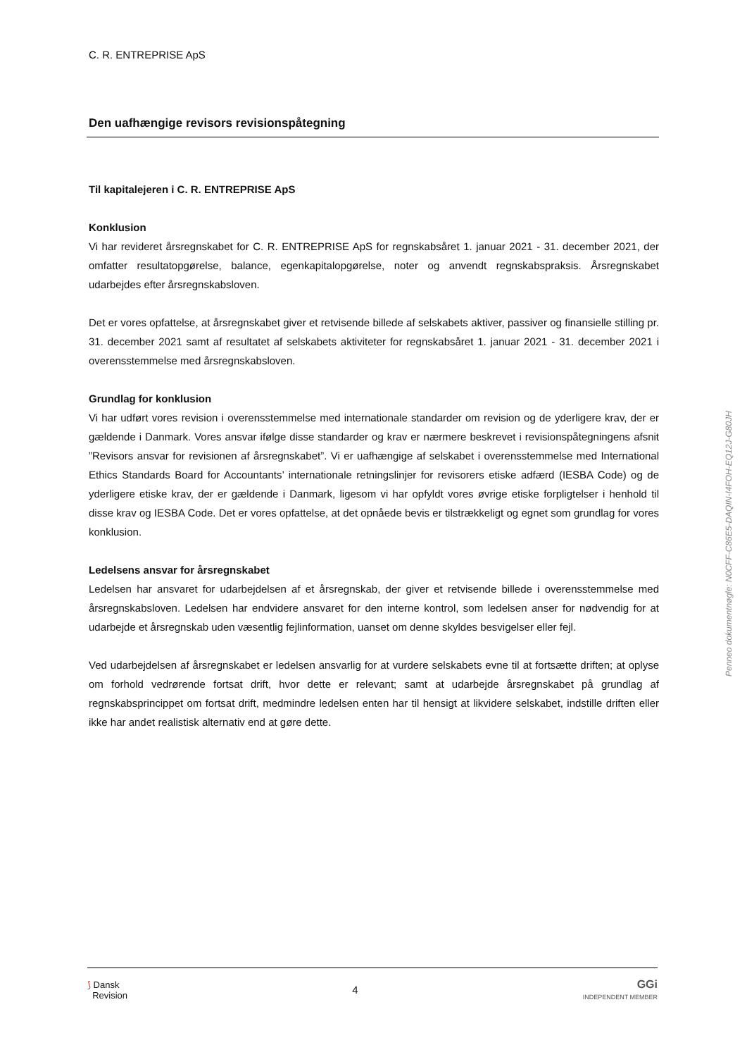C. R. ENTREPRISE ApS
Den uafhængige revisors revisionspåtegning
Til kapitalejeren i C. R. ENTREPRISE ApS
Konklusion
Vi har revideret årsregnskabet for C. R. ENTREPRISE ApS for regnskabsåret 1. januar 2021 - 31. december 2021, der omfatter resultatopgørelse, balance, egenkapitalopgørelse, noter og anvendt regnskabspraksis. Årsregnskabet udarbejdes efter årsregnskabsloven.
Det er vores opfattelse, at årsregnskabet giver et retvisende billede af selskabets aktiver, passiver og finansielle stilling pr. 31. december 2021 samt af resultatet af selskabets aktiviteter for regnskabsåret 1. januar 2021 - 31. december 2021 i overensstemmelse med årsregnskabsloven.
Grundlag for konklusion
Vi har udført vores revision i overensstemmelse med internationale standarder om revision og de yderligere krav, der er gældende i Danmark. Vores ansvar ifølge disse standarder og krav er nærmere beskrevet i revisionspåtegningens afsnit ”Revisors ansvar for revisionen af årsregnskabet”. Vi er uafhængige af selskabet i overensstemmelse med International Ethics Standards Board for Accountants’ internationale retningslinjer for revisorers etiske adfærd (IESBA Code) og de yderligere etiske krav, der er gældende i Danmark, ligesom vi har opfyldt vores øvrige etiske forpligtelser i henhold til disse krav og IESBA Code. Det er vores opfattelse, at det opnåede bevis er tilstrækkeligt og egnet som grundlag for vores konklusion.
Ledelsens ansvar for årsregnskabet
Ledelsen har ansvaret for udarbejdelsen af et årsregnskab, der giver et retvisende billede i overensstemmelse med årsregnskabsloven. Ledelsen har endvidere ansvaret for den interne kontrol, som ledelsen anser for nødvendig for at udarbejde et årsregnskab uden væsentlig fejlinformation, uanset om denne skyldes besvigelser eller fejl.
Ved udarbejdelsen af årsregnskabet er ledelsen ansvarlig for at vurdere selskabets evne til at fortsætte driften; at oplyse om forhold vedrørende fortsat drift, hvor dette er relevant; samt at udarbejde årsregnskabet på grundlag af regnskabsprincippet om fortsat drift, medmindre ledelsen enten har til hensigt at likvidere selskabet, indstille driften eller ikke har andet realistisk alternativ end at gøre dette.
Penneo dokumentnøgle: N0CFF-C86E5-DAQIN-I4FOH-EQ12J-G80JH
⟆ Dansk
Revision
4
GGi
INDEPENDENT MEMBER